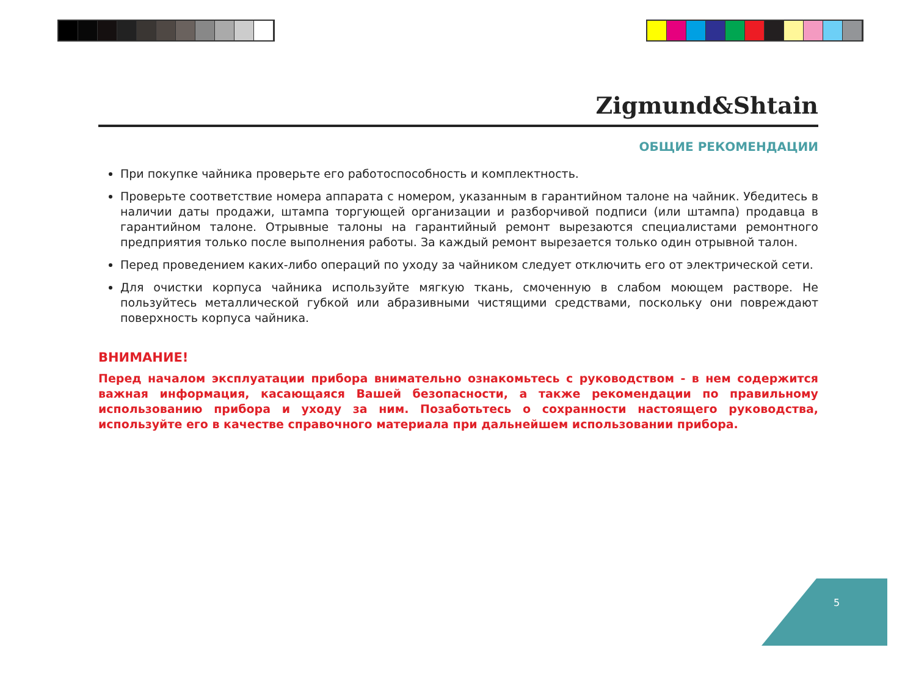Zigmund&Shtain
ОБЩИЕ РЕКОМЕНДАЦИИ
При покупке чайника проверьте его работоспособность и комплектность.
Проверьте соответствие номера аппарата с номером, указанным в гарантийном талоне на чайник. Убедитесь в наличии даты продажи, штампа торгующей организации и разборчивой подписи (или штампа) продавца в гарантийном талоне. Отрывные талоны на гарантийный ремонт вырезаются специалистами ремонтного предприятия только после выполнения работы. За каждый ремонт вырезается только один отрывной талон.
Перед проведением каких-либо операций по уходу за чайником следует отключить его от электрической сети.
Для очистки корпуса чайника используйте мягкую ткань, смоченную в слабом моющем растворе. Не пользуйтесь металлической губкой или абразивными чистящими средствами, поскольку они повреждают поверхность корпуса чайника.
ВНИМАНИЕ!
Перед началом эксплуатации прибора внимательно ознакомьтесь с руководством - в нем содержится важная информация, касающаяся Вашей безопасности, а также рекомендации по правильному использованию прибора и уходу за ним. Позаботьтесь о сохранности настоящего руководства, используйте его в качестве справочного материала при дальнейшем использовании прибора.
5